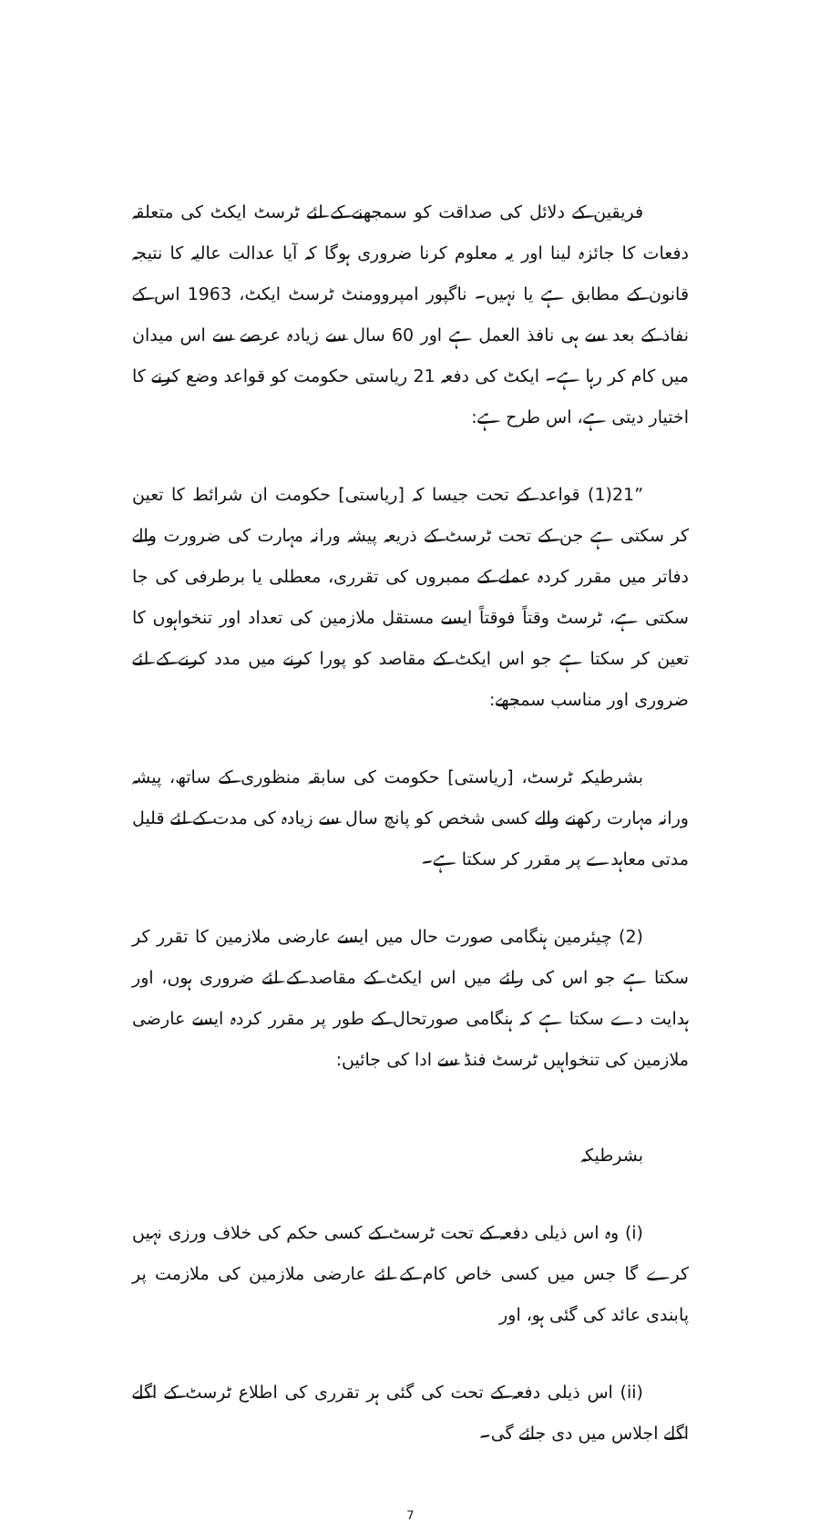فریقین کے دلائل کی صداقت کو سمجھنے کے لئے ٹرسٹ ایکٹ کی متعلقہ دفعات کا جائزہ لینا اور یہ معلوم کرنا ضروری ہوگا کہ آیا عدالت عالیہ کا نتیجہ قانون کے مطابق ہے یا نہیں۔ ناگپور امپروومنٹ ٹرسٹ ایکٹ، 1963 اس کے نفاذ کے بعد سے ہی نافذ العمل ہے اور 60 سال سے زیادہ عرصے سے اس میدان میں کام کر رہا ہے۔ ایکٹ کی دفعہ 21 ریاستی حکومت کو قواعد وضع کرنے کا اختیار دیتی ہے، اس طرح ہے:
”21(1) قواعد کے تحت جیسا کہ [ریاستی] حکومت ان شرائط کا تعین کر سکتی ہے جن کے تحت ٹرسٹ کے ذریعہ پیشہ ورانہ مہارت کی ضرورت والے دفاتر میں مقرر کردہ عملے کے ممبروں کی تقرری، معطلی یا برطرفی کی جا سکتی ہے، ٹرسٹ وقتاً فوقتاً ایسے مستقل ملازمین کی تعداد اور تنخواہوں کا تعین کر سکتا ہے جو اس ایکٹ کے مقاصد کو پورا کرنے میں مدد کرنے کے لئے ضروری اور مناسب سمجھے:
بشرطیکہ ٹرسٹ، [ریاستی] حکومت کی سابقہ منظوری کے ساتھ، پیشہ ورانہ مہارت رکھنے والے کسی شخص کو پانچ سال سے زیادہ کی مدت کے لئے قلیل مدتی معاہدے پر مقرر کر سکتا ہے۔
(2) چیئرمین ہنگامی صورت حال میں ایسے عارضی ملازمین کا تقرر کر سکتا ہے جو اس کی رائے میں اس ایکٹ کے مقاصد کے لئے ضروری ہوں، اور ہدایت دے سکتا ہے کہ ہنگامی صورتحال کے طور پر مقرر کردہ ایسے عارضی ملازمین کی تنخواہیں ٹرسٹ فنڈ سے ادا کی جائیں:
بشرطیکہ
(i) وہ اس ذیلی دفعہ کے تحت ٹرسٹ کے کسی حکم کی خلاف ورزی نہیں کرے گا جس میں کسی خاص کام کے لئے عارضی ملازمین کی ملازمت پر پابندی عائد کی گئی ہو، اور
(ii) اس ذیلی دفعہ کے تحت کی گئی ہر تقرری کی اطلاع ٹرسٹ کے اگلے اگلے اجلاس میں دی جائے گی۔
7